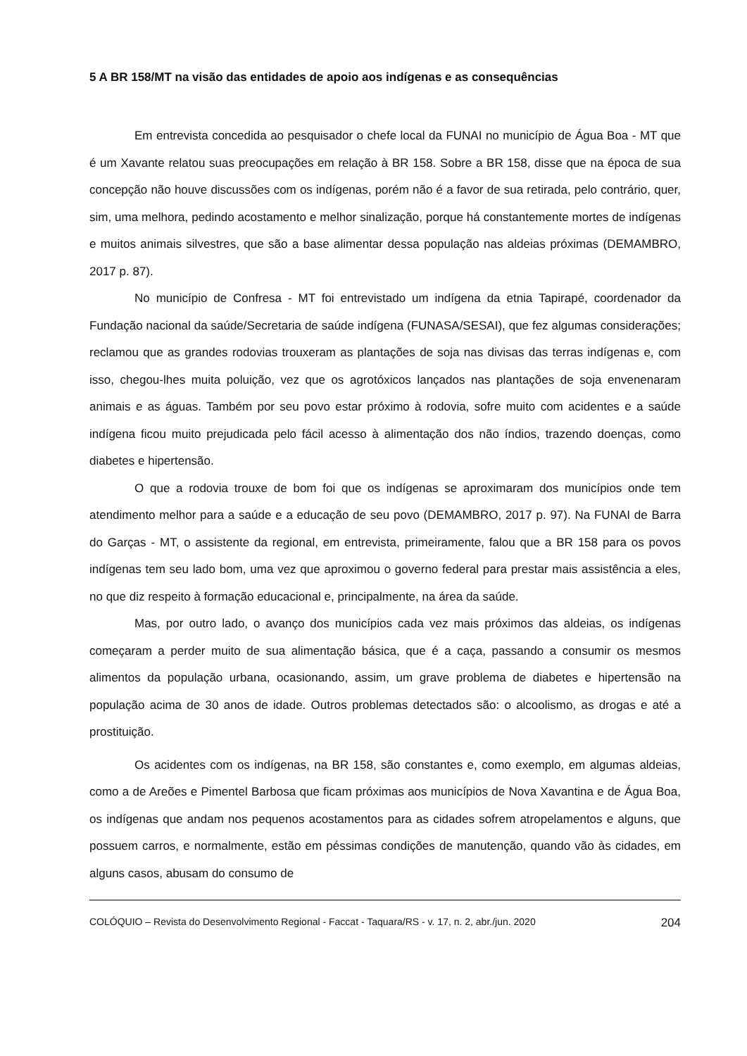5 A BR 158/MT na visão das entidades de apoio aos indígenas e as consequências
Em entrevista concedida ao pesquisador o chefe local da FUNAI no município de Água Boa - MT que é um Xavante relatou suas preocupações em relação à BR 158. Sobre a BR 158, disse que na época de sua concepção não houve discussões com os indígenas, porém não é a favor de sua retirada, pelo contrário, quer, sim, uma melhora, pedindo acostamento e melhor sinalização, porque há constantemente mortes de indígenas e muitos animais silvestres, que são a base alimentar dessa população nas aldeias próximas (DEMAMBRO, 2017 p. 87).
No município de Confresa - MT foi entrevistado um indígena da etnia Tapirapé, coordenador da Fundação nacional da saúde/Secretaria de saúde indígena (FUNASA/SESAI), que fez algumas considerações; reclamou que as grandes rodovias trouxeram as plantações de soja nas divisas das terras indígenas e, com isso, chegou-lhes muita poluição, vez que os agrotóxicos lançados nas plantações de soja envenenaram animais e as águas. Também por seu povo estar próximo à rodovia, sofre muito com acidentes e a saúde indígena ficou muito prejudicada pelo fácil acesso à alimentação dos não índios, trazendo doenças, como diabetes e hipertensão.
O que a rodovia trouxe de bom foi que os indígenas se aproximaram dos municípios onde tem atendimento melhor para a saúde e a educação de seu povo (DEMAMBRO, 2017 p. 97). Na FUNAI de Barra do Garças - MT, o assistente da regional, em entrevista, primeiramente, falou que a BR 158 para os povos indígenas tem seu lado bom, uma vez que aproximou o governo federal para prestar mais assistência a eles, no que diz respeito à formação educacional e, principalmente, na área da saúde.
Mas, por outro lado, o avanço dos municípios cada vez mais próximos das aldeias, os indígenas começaram a perder muito de sua alimentação básica, que é a caça, passando a consumir os mesmos alimentos da população urbana, ocasionando, assim, um grave problema de diabetes e hipertensão na população acima de 30 anos de idade. Outros problemas detectados são: o alcoolismo, as drogas e até a prostituição.
Os acidentes com os indígenas, na BR 158, são constantes e, como exemplo, em algumas aldeias, como a de Areões e Pimentel Barbosa que ficam próximas aos municípios de Nova Xavantina e de Água Boa, os indígenas que andam nos pequenos acostamentos para as cidades sofrem atropelamentos e alguns, que possuem carros, e normalmente, estão em péssimas condições de manutenção, quando vão às cidades, em alguns casos, abusam do consumo de
COLÓQUIO – Revista do Desenvolvimento Regional - Faccat - Taquara/RS - v. 17, n. 2, abr./jun. 2020 204